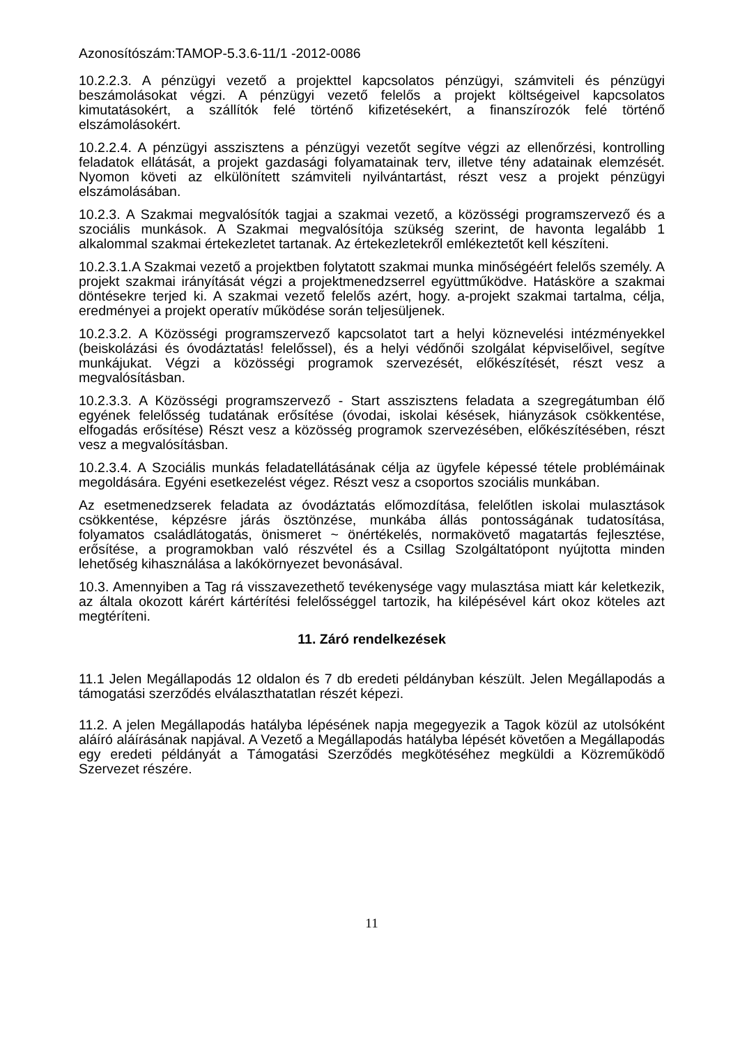Azonosítószám:TAMOP-5.3.6-11/1 -2012-0086
10.2.2.3. A pénzügyi vezető a projekttel kapcsolatos pénzügyi, számviteli és pénzügyi beszámolásokat végzi. A pénzügyi vezető felelős a projekt költségeivel kapcsolatos kimutatásokért, a szállítók felé történő kifizetésekért, a finanszírozók felé történő elszámolásokért.
10.2.2.4. A pénzügyi asszisztens a pénzügyi vezetőt segítve végzi az ellenőrzési, kontrolling feladatok ellátását, a projekt gazdasági folyamatainak terv, illetve tény adatainak elemzését. Nyomon követi az elkülönített számviteli nyilvántartást, részt vesz a projekt pénzügyi elszámolásában.
10.2.3. A Szakmai megvalósítók tagjai a szakmai vezető, a közösségi programszervező és a szociális munkások. A Szakmai megvalósítója szükség szerint, de havonta legalább 1 alkalommal szakmai értekezletet tartanak. Az értekezletekről emlékeztetőt kell készíteni.
10.2.3.1.A Szakmai vezető a projektben folytatott szakmai munka minőségéért felelős személy. A projekt szakmai irányítását végzi a projektmenedzserrel együttműködve. Hatásköre a szakmai döntésekre terjed ki. A szakmai vezető felelős azért, hogy. a-projekt szakmai tartalma, célja, eredményei a projekt operatív működése során teljesüljenek.
10.2.3.2. A Közösségi programszervező kapcsolatot tart a helyi köznevelési intézményekkel (beiskolázási és óvodáztatás! felelőssel), és a helyi védőnői szolgálat képviselőivel, segítve munkájukat. Végzi a közösségi programok szervezését, előkészítését, részt vesz a megvalósításban.
10.2.3.3. A Közösségi programszervező - Start asszisztens feladata a szegregátumban élő egyének felelősség tudatának erősítése (óvodai, iskolai késések, hiányzások csökkentése, elfogadás erősítése) Részt vesz a közösség programok szervezésében, előkészítésében, részt vesz a megvalósításban.
10.2.3.4. A Szociális munkás feladatellátásának célja az ügyfele képessé tétele problémáinak megoldására. Egyéni esetkezelést végez. Részt vesz a csoportos szociális munkában.
Az esetmenedzserek feladata az óvodáztatás előmozdítása, felelőtlen iskolai mulasztások csökkentése, képzésre járás ösztönzése, munkába állás pontosságának tudatosítása, folyamatos családlátogatás, önismeret ~ önértékelés, normakövető magatartás fejlesztése, erősítése, a programokban való részvétel és a Csillag Szolgáltatópont nyújtotta minden lehetőség kihasználása a lakókörnyezet bevonásával.
10.3. Amennyiben a Tag rá visszavezethető tevékenysége vagy mulasztása miatt kár keletkezik, az általa okozott kárért kártérítési felelősséggel tartozik, ha kilépésével kárt okoz köteles azt megtéríteni.
11. Záró rendelkezések
11.1 Jelen Megállapodás 12 oldalon és 7 db eredeti példányban készült. Jelen Megállapodás a támogatási szerződés elválaszthatatlan részét képezi.
11.2. A jelen Megállapodás hatályba lépésének napja megegyezik a Tagok közül az utolsóként aláíró aláírásának napjával. A Vezető a Megállapodás hatályba lépését követően a Megállapodás egy eredeti példányát a Támogatási Szerződés megkötéséhez megküldi a Közreműködő Szervezet részére.
11